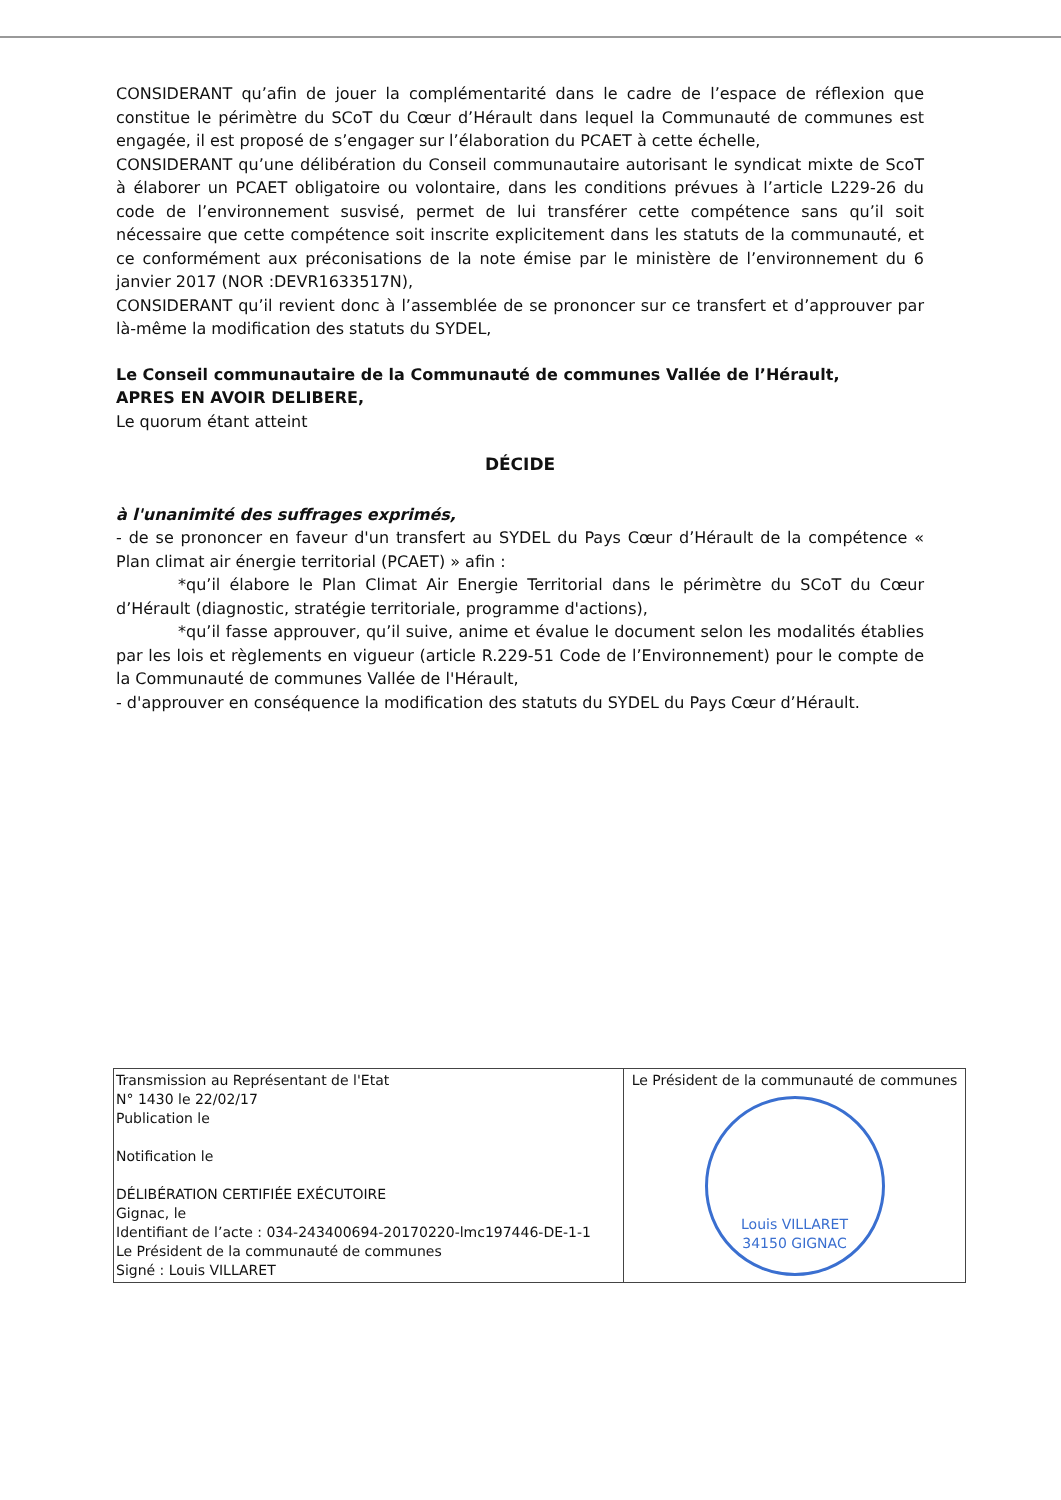CONSIDERANT qu’afin de jouer la complémentarité dans le cadre de l’espace de réflexion que constitue le périmètre du SCoT du Cœur d’Hérault dans lequel la Communauté de communes est engagée, il est proposé de s’engager sur l’élaboration du PCAET à cette échelle,
CONSIDERANT qu’une délibération du Conseil communautaire autorisant le syndicat mixte de ScoT à élaborer un PCAET obligatoire ou volontaire, dans les conditions prévues à l’article L229-26 du code de l’environnement susvisé, permet de lui transférer cette compétence sans qu’il soit nécessaire que cette compétence soit inscrite explicitement dans les statuts de la communauté, et ce conformément aux préconisations de la note émise par le ministère de l’environnement du 6 janvier 2017 (NOR :DEVR1633517N),
CONSIDERANT qu’il revient donc à l’assemblée de se prononcer sur ce transfert et d’approuver par là-même la modification des statuts du SYDEL,
Le Conseil communautaire de la Communauté de communes Vallée de l’Hérault,
APRES EN AVOIR DELIBERE,
Le quorum étant atteint
DÉCIDE
à l'unanimité des suffrages exprimés,
- de se prononcer en faveur d'un transfert au SYDEL du Pays Cœur d’Hérault de la compétence « Plan climat air énergie territorial (PCAET) » afin :
*qu’il élabore le Plan Climat Air Energie Territorial dans le périmètre du SCoT du Cœur d’Hérault (diagnostic, stratégie territoriale, programme d'actions),
*qu’il fasse approuver, qu’il suive, anime et évalue le document selon les modalités établies par les lois et règlements en vigueur (article R.229-51 Code de l’Environnement) pour le compte de la Communauté de communes Vallée de l'Hérault,
- d'approuver en conséquence la modification des statuts du SYDEL du Pays Cœur d’Hérault.
| Transmission au Représentant de l'Etat N° 1430 le 22/02/17 Publication le Notification le DÉLIBÉRATION CERTIFIÉE EXÉCUTOIRE Gignac, le Identifiant de l’acte : 034-243400694-20170220-lmc197446-DE-1-1 Le Président de la communauté de communes Signé : Louis VILLARET | Le Président de la communauté de communes Louis VILLARET 34150 GIGNAC |